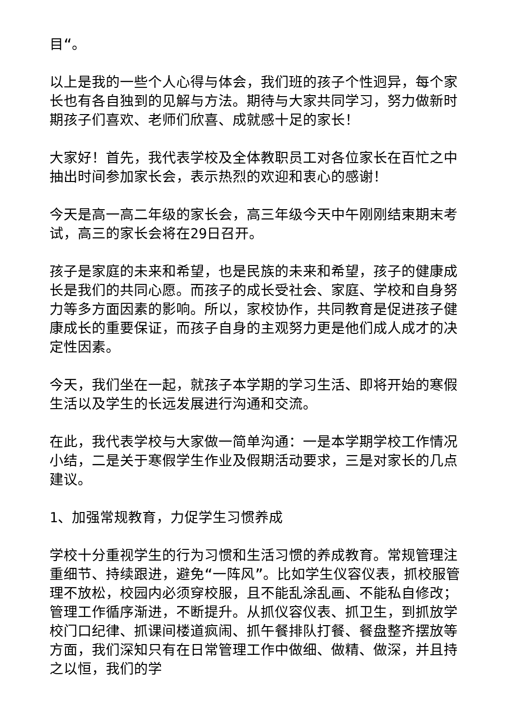目“。
以上是我的一些个人心得与体会，我们班的孩子个性迥异，每个家长也有各自独到的见解与方法。期待与大家共同学习，努力做新时期孩子们喜欢、老师们欣喜、成就感十足的家长！
大家好！首先，我代表学校及全体教职员工对各位家长在百忙之中抽出时间参加家长会，表示热烈的欢迎和衷心的感谢！
今天是高一高二年级的家长会，高三年级今天中午刚刚结束期末考试，高三的家长会将在29日召开。
孩子是家庭的未来和希望，也是民族的未来和希望，孩子的健康成长是我们的共同心愿。而孩子的成长受社会、家庭、学校和自身努力等多方面因素的影响。所以，家校协作，共同教育是促进孩子健康成长的重要保证，而孩子自身的主观努力更是他们成人成才的决定性因素。
今天，我们坐在一起，就孩子本学期的学习生活、即将开始的寒假生活以及学生的长远发展进行沟通和交流。
在此，我代表学校与大家做一简单沟通：一是本学期学校工作情况小结，二是关于寒假学生作业及假期活动要求，三是对家长的几点建议。
1、加强常规教育，力促学生习惯养成
学校十分重视学生的行为习惯和生活习惯的养成教育。常规管理注重细节、持续跟进，避免“一阵风”。比如学生仪容仪表，抓校服管理不放松，校园内必须穿校服，且不能乱涂乱画、不能私自修改；管理工作循序渐进，不断提升。从抓仪容仪表、抓卫生，到抓放学校门口纪律、抓课间楼道疯闹、抓午餐排队打餐、餐盘整齐摆放等方面，我们深知只有在日常管理工作中做细、做精、做深，并且持之以恒，我们的学